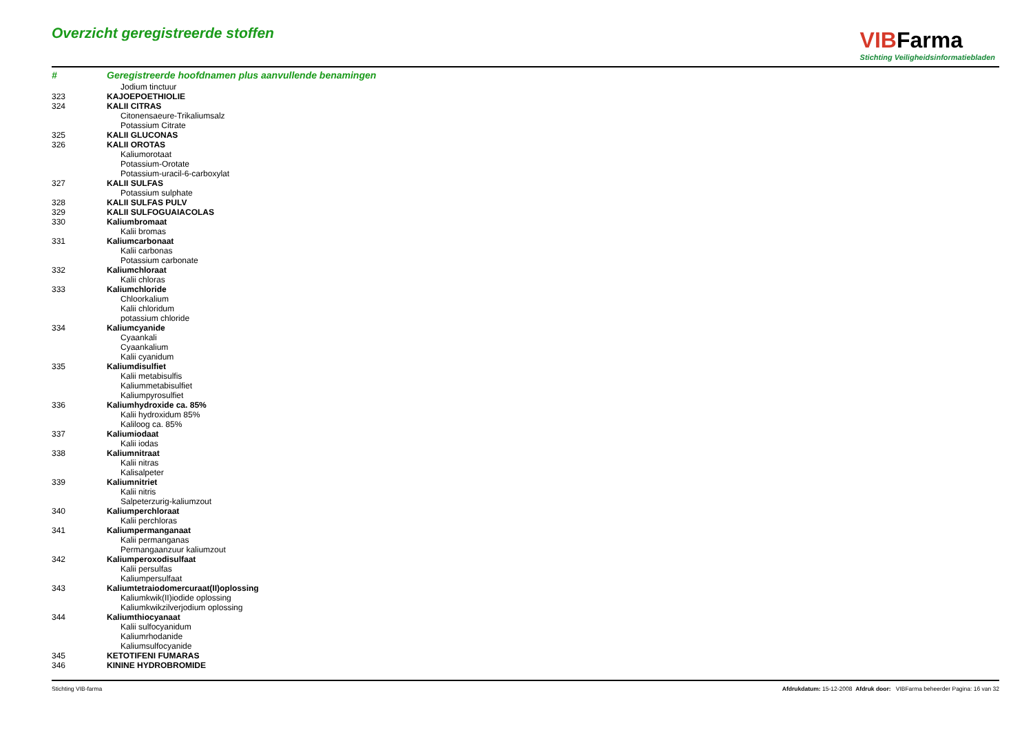Overzicht geregistreerde stoffen
VIBFarma
Stichting Veiligheidsinformatiebladen
| # | Geregistreerde hoofdnamen plus aanvullende benamingen |
| --- | --- |
| | Jodium tinctuur |
| 323 | KAJOEPOETHIOLIE |
| 324 | KALII CITRAS |
| | Citonensaeure-Trikaliumsalz |
| | Potassium Citrate |
| 325 | KALII GLUCONAS |
| 326 | KALII OROTAS |
| | Kaliumorotaat |
| | Potassium-Orotate |
| | Potassium-uracil-6-carboxylat |
| 327 | KALII SULFAS |
| | Potassium sulphate |
| 328 | KALII SULFAS PULV |
| 329 | KALII SULFOGUAIACOLAS |
| 330 | Kaliumbromaat |
| | Kalii bromas |
| 331 | Kaliumcarbonaat |
| | Kalii carbonas |
| | Potassium carbonate |
| 332 | Kaliumchloraat |
| | Kalii chloras |
| 333 | Kaliumchloride |
| | Chloorkalium |
| | Kalii chloridum |
| | potassium chloride |
| 334 | Kaliumcyanide |
| | Cyaankali |
| | Cyaankalium |
| | Kalii cyanidum |
| 335 | Kaliumdisulfiet |
| | Kalii metabisulfis |
| | Kaliummetabisulfiet |
| | Kaliumpyrosulfiet |
| 336 | Kaliumhydroxide ca. 85% |
| | Kalii hydroxidum 85% |
| | Kaliloog ca. 85% |
| 337 | Kaliumiodaat |
| | Kalii iodas |
| 338 | Kaliumnitraat |
| | Kalii nitras |
| | Kalisalpeter |
| 339 | Kaliumnitriet |
| | Kalii nitris |
| | Salpeterzurig-kaliumzout |
| 340 | Kaliumperchloraat |
| | Kalii perchloras |
| 341 | Kaliumpermanganaat |
| | Kalii permanganas |
| | Permangaanzuur kaliumzout |
| 342 | Kaliumperoxodisulfaat |
| | Kalii persulfas |
| | Kaliumpersulfaat |
| 343 | Kaliumtetraiodomercuraat(II)oplossing |
| | Kaliumkwik(II)iodide oplossing |
| | Kaliumkwikzilverjodium oplossing |
| 344 | Kaliumthiocyanaat |
| | Kalii sulfocyanidum |
| | Kaliumrhodanide |
| | Kaliumsulfocyanide |
| 345 | KETOTIFENI FUMARAS |
| 346 | KININE HYDROBROMIDE |
Stichting VIB-farma Afdrukdatum: 15-12-2008 Afdruk door: VIBFarma beheerder Pagina: 16 van 32